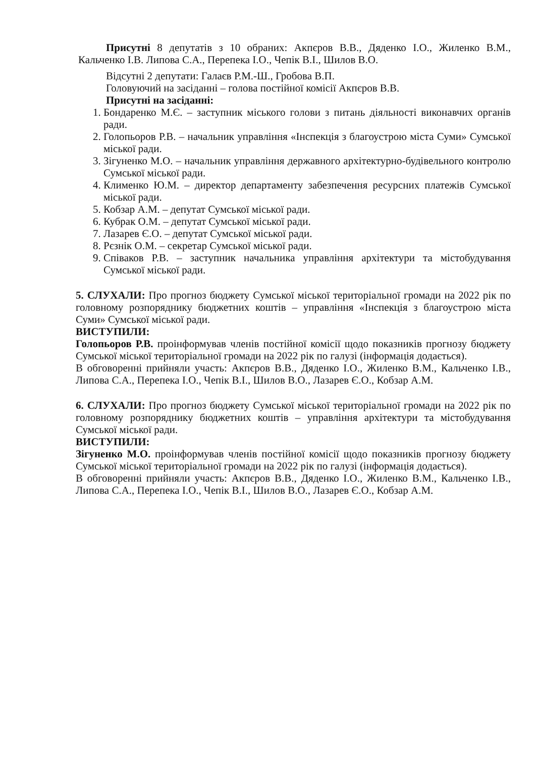Присутні 8 депутатів з 10 обраних: Акпєров В.В., Дяденко І.О., Жиленко В.М., Кальченко І.В. Липова С.А., Перепека І.О., Чепік В.І., Шилов В.О.
Відсутні 2 депутати: Галаєв Р.М.-Ш., Гробова В.П.
Головуючий на засіданні – голова постійної комісії Акпєров В.В.
Присутні на засіданні:
1. Бондаренко М.Є. – заступник міського голови з питань діяльності виконавчих органів ради.
2. Голопьоров Р.В. – начальник управління «Інспекція з благоустрою міста Суми» Сумської міської ради.
3. Зігуненко М.О. – начальник управління державного архітектурно-будівельного контролю Сумської міської ради.
4. Клименко Ю.М. – директор департаменту забезпечення ресурсних платежів Сумської міської ради.
5. Кобзар А.М. – депутат Сумської міської ради.
6. Кубрак О.М. – депутат Сумської міської ради.
7. Лазарев Є.О. – депутат Сумської міської ради.
8. Рєзнік О.М. – секретар Сумської міської ради.
9. Співаков Р.В. – заступник начальника управління архітектури та містобудування Сумської міської ради.
5. СЛУХАЛИ: Про прогноз бюджету Сумської міської територіальної громади на 2022 рік по головному розпоряднику бюджетних коштів – управління «Інспекція з благоустрою міста Суми» Сумської міської ради.
ВИСТУПИЛИ:
Голопьоров Р.В. проінформував членів постійної комісії щодо показників прогнозу бюджету Сумської міської територіальної громади на 2022 рік по галузі (інформація додається).
В обговоренні прийняли участь: Акпєров В.В., Дяденко І.О., Жиленко В.М., Кальченко І.В., Липова С.А., Перепека І.О., Чепік В.І., Шилов В.О., Лазарев Є.О., Кобзар А.М.
6. СЛУХАЛИ: Про прогноз бюджету Сумської міської територіальної громади на 2022 рік по головному розпоряднику бюджетних коштів – управління архітектури та містобудування Сумської міської ради.
ВИСТУПИЛИ:
Зігуненко М.О. проінформував членів постійної комісії щодо показників прогнозу бюджету Сумської міської територіальної громади на 2022 рік по галузі (інформація додається).
В обговоренні прийняли участь: Акпєров В.В., Дяденко І.О., Жиленко В.М., Кальченко І.В., Липова С.А., Перепека І.О., Чепік В.І., Шилов В.О., Лазарев Є.О., Кобзар А.М.